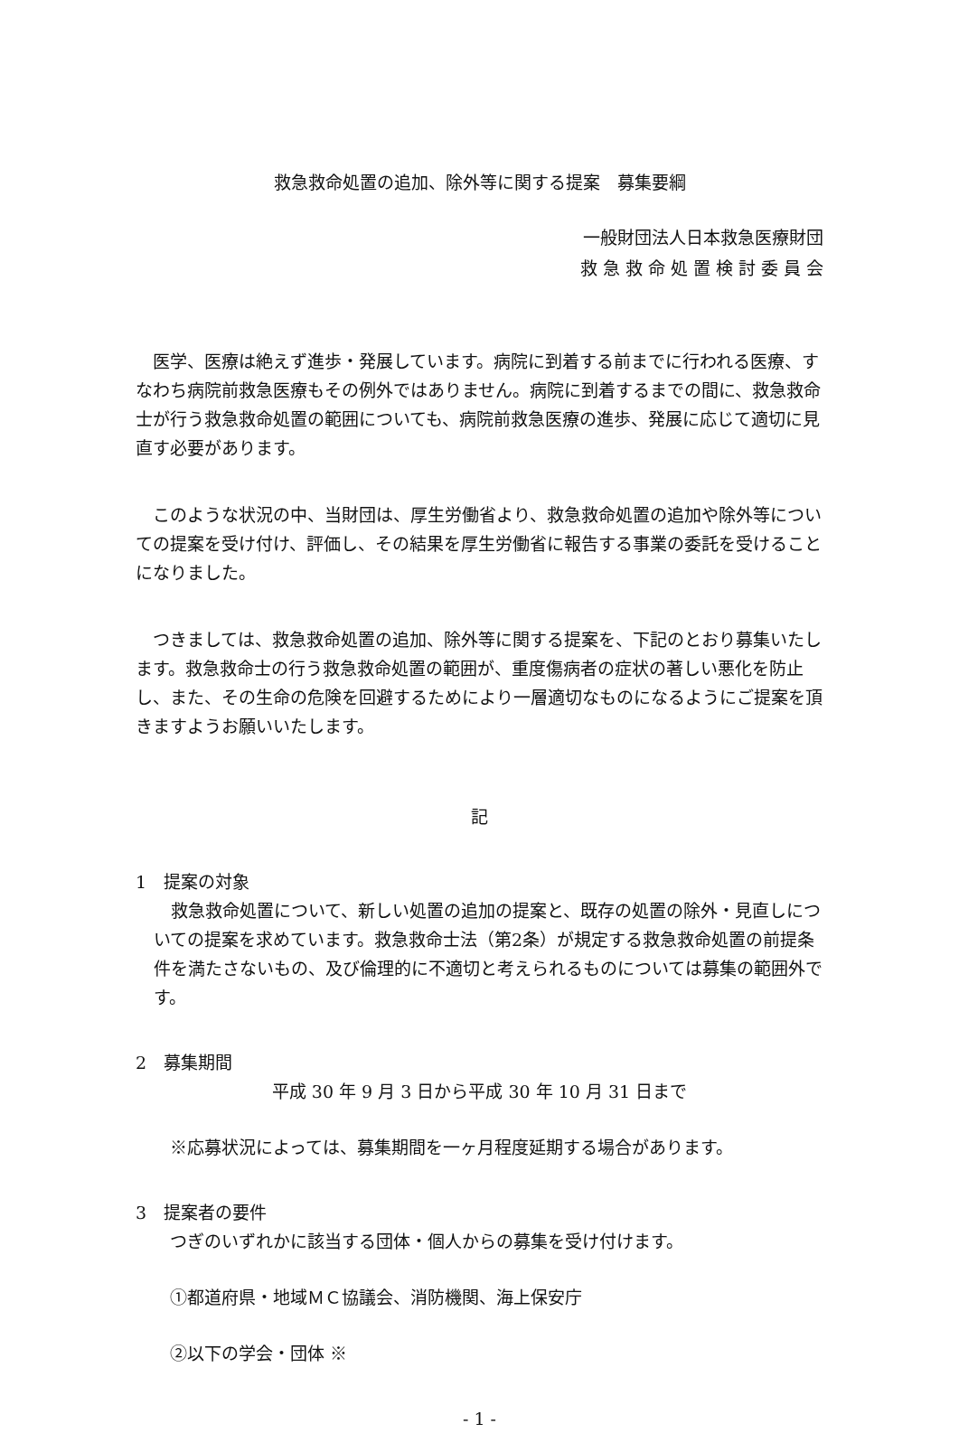救急救命処置の追加、除外等に関する提案　募集要綱
一般財団法人日本救急医療財団
救 急 救 命 処 置 検 討 委 員 会
医学、医療は絶えず進歩・発展しています。病院に到着する前までに行われる医療、すなわち病院前救急医療もその例外ではありません。病院に到着するまでの間に、救急救命士が行う救急救命処置の範囲についても、病院前救急医療の進歩、発展に応じて適切に見直す必要があります。
このような状況の中、当財団は、厚生労働省より、救急救命処置の追加や除外等についての提案を受け付け、評価し、その結果を厚生労働省に報告する事業の委託を受けることになりました。
つきましては、救急救命処置の追加、除外等に関する提案を、下記のとおり募集いたします。救急救命士の行う救急救命処置の範囲が、重度傷病者の症状の著しい悪化を防止し、また、その生命の危険を回避するためにより一層適切なものになるようにご提案を頂きますようお願いいたします。
記
1　提案の対象
救急救命処置について、新しい処置の追加の提案と、既存の処置の除外・見直しについての提案を求めています。救急救命士法（第2条）が規定する救急救命処置の前提条件を満たさないもの、及び倫理的に不適切と考えられるものについては募集の範囲外です。
2　募集期間
平成 30 年 9 月 3 日から平成 30 年 10 月 31 日まで
※応募状況によっては、募集期間を一ヶ月程度延期する場合があります。
3　提案者の要件
つぎのいずれかに該当する団体・個人からの募集を受け付けます。
①都道府県・地域ＭＣ協議会、消防機関、海上保安庁
②以下の学会・団体 ※
- 1 -